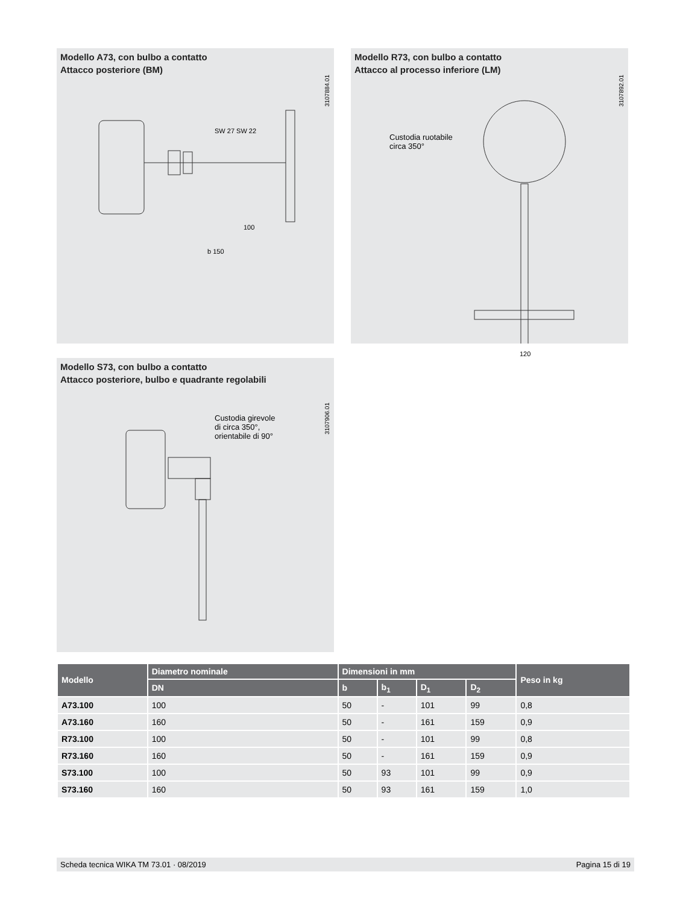Modello A73, con bulbo a contatto
Attacco posteriore (BM)
3107884.01
SW 27 SW 22
100
b 150
Modello R73, con bulbo a contatto
Attacco al processo inferiore (LM)
3107892.01
Custodia ruotabile
circa 350°
120
Modello S73, con bulbo a contatto
Attacco posteriore, bulbo e quadrante regolabili
3107906.01
Custodia girevole
di circa 350°,
orientabile di 90°
| Modello | Diametro nominale | Dimensioni in mm | | | | Peso in kg |
| --- | --- | --- | --- | --- | --- | --- |
| | DN | b | b<sub>1</sub> | D<sub>1</sub> | D<sub>2</sub> | |
| A73.100 | 100 | 50 | - | 101 | 99 | 0,8 |
| A73.160 | 160 | 50 | - | 161 | 159 | 0,9 |
| R73.100 | 100 | 50 | - | 101 | 99 | 0,8 |
| R73.160 | 160 | 50 | - | 161 | 159 | 0,9 |
| S73.100 | 100 | 50 | 93 | 101 | 99 | 0,9 |
| S73.160 | 160 | 50 | 93 | 161 | 159 | 1,0 |
Scheda tecnica WIKA TM 73.01 · 08/2019 Pagina 15 di 19